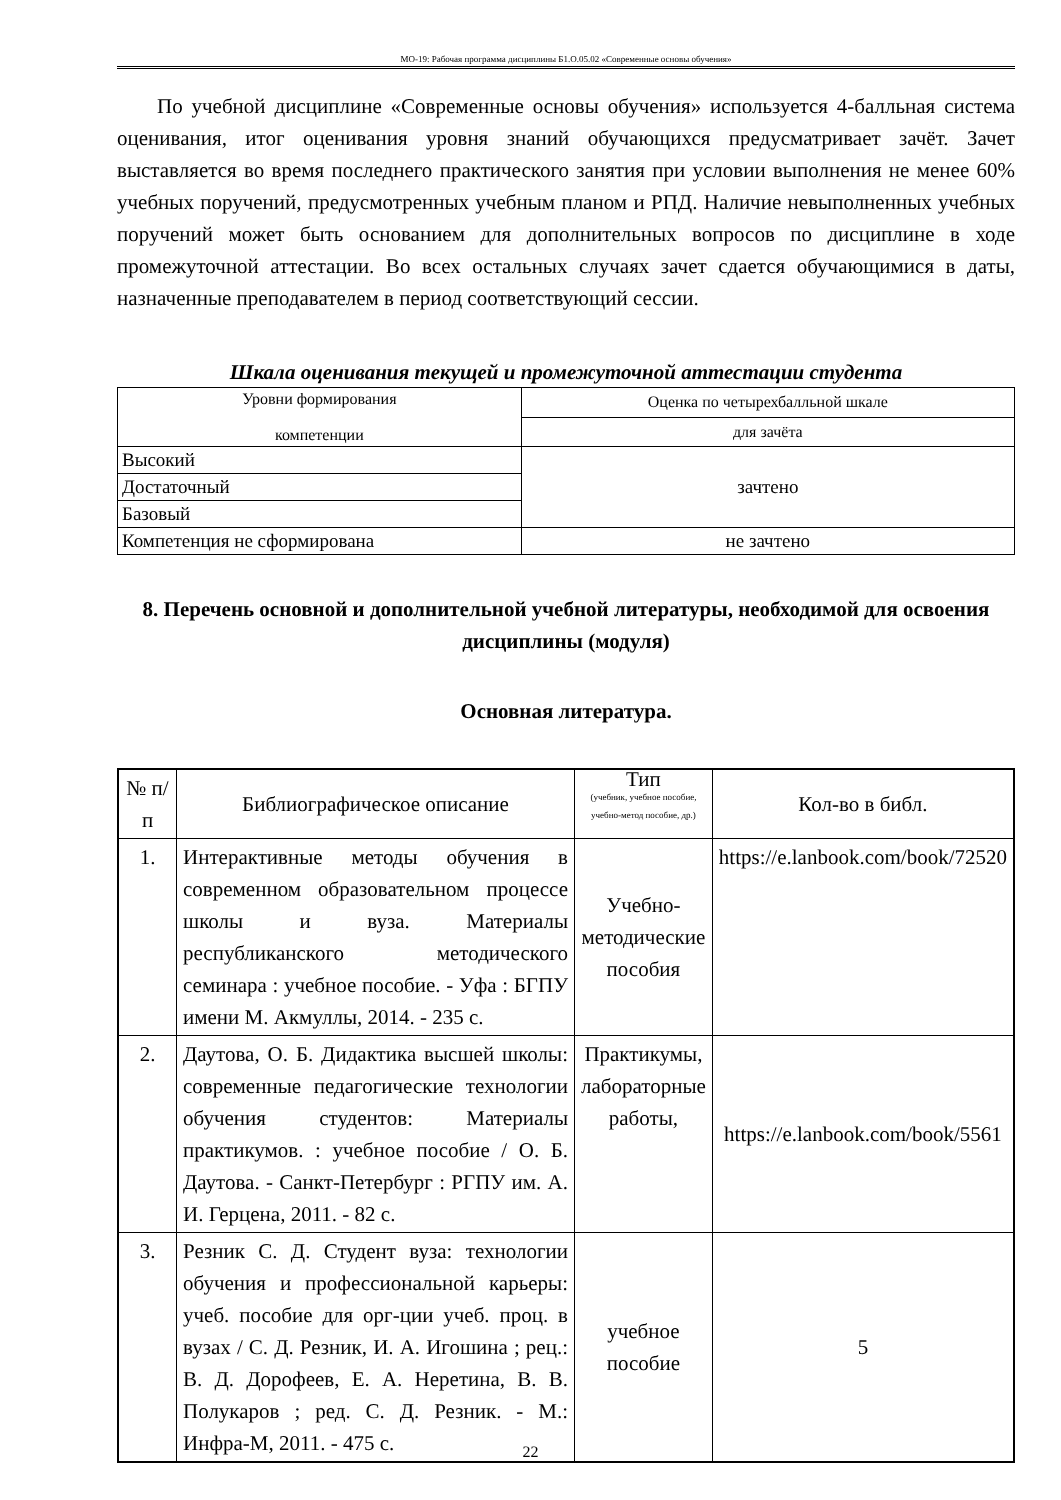МО-19: Рабочая программа дисциплины Б1.О.05.02 «Современные основы обучения»
По учебной дисциплине «Современные основы обучения» используется 4-балльная система оценивания, итог оценивания уровня знаний обучающихся предусматривает зачёт. Зачет выставляется во время последнего практического занятия при условии выполнения не менее 60% учебных поручений, предусмотренных учебным планом и РПД. Наличие невыполненных учебных поручений может быть основанием для дополнительных вопросов по дисциплине в ходе промежуточной аттестации. Во всех остальных случаях зачет сдается обучающимися в даты, назначенные преподавателем в период соответствующий сессии.
Шкала оценивания текущей и промежуточной аттестации студента
| Уровни формирования компетенции | Оценка по четырехбалльной шкале |
| --- | --- |
| | для зачёта |
| Высокий | зачтено |
| Достаточный | |
| Базовый | |
| Компетенция не сформирована | не зачтено |
8. Перечень основной и дополнительной учебной литературы, необходимой для освоения дисциплины (модуля)
Основная литература.
| № п/п | Библиографическое описание | Тип (учебник, учебное пособие, учебно-метод пособие, др.) | Кол-во в библ. |
| --- | --- | --- | --- |
| 1. | Интерактивные методы обучения в современном образовательном процессе школы и вуза. Материалы республиканского методического семинара : учебное пособие. - Уфа : БГПУ имени М. Акмуллы, 2014. - 235 с. | Учебно-методические пособия | https://e.lanbook.com/book/72520 |
| 2. | Даутова, О. Б. Дидактика высшей школы: современные педагогические технологии обучения студентов: Материалы практикумов. : учебное пособие / О. Б. Даутова. - Санкт-Петербург : РГПУ им. А. И. Герцена, 2011. - 82 с. | Практикумы, лабораторные работы, | https://e.lanbook.com/book/5561 |
| 3. | Резник С. Д. Студент вуза: технологии обучения и профессиональной карьеры: учеб. пособие для орг-ции учеб. проц. в вузах / С. Д. Резник, И. А. Игошина ; рец.: В. Д. Дорофеев, Е. А. Неретина, В. В. Полукаров ; ред. С. Д. Резник. - М.: Инфра-М, 2011. - 475 с. | учебное пособие | 5 |
22